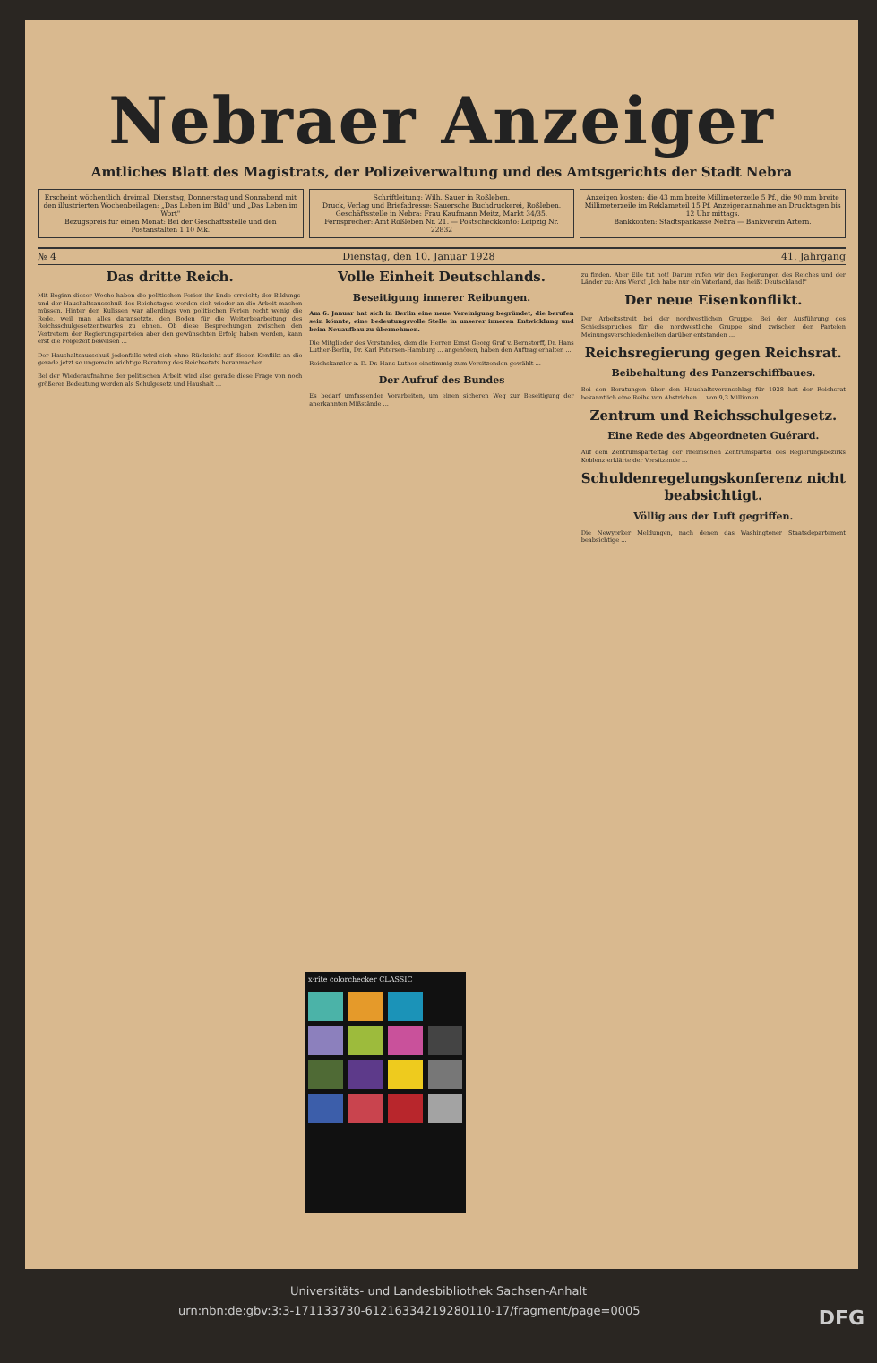Nebraer Anzeiger
Amtliches Blatt des Magistrats, der Polizeiverwaltung und des Amtsgerichts der Stadt Nebra
Erscheint wöchentlich dreimal: Dienstag, Donnerstag und Sonnabend mit den illustrierten Wochenbeilagen: „Das Leben im Bild" und „Das Leben im Wort"
Bezugspreis für einen Monat: Bei der Geschäftsstelle und den Postanstalten 1.10 Mk.
Schriftleitung: Wilh. Sauer in Roßleben.
Druck, Verlag und Briefadresse: Sauersche Buchdruckerei, Roßleben.
Geschäftsstelle in Nebra: Frau Kaufmann Meitz, Markt 34/35.
Fernsprecher: Amt Roßleben Nr. 21. — Postscheckkonto: Leipzig Nr. 22832
Anzeigen kosten: die 43 mm breite Millimeterzeile 5 Pf., die 90 mm breite Millimeterzeile im Reklameteil 15 Pf. Anzeigenannahme an Drucktagen bis 12 Uhr mittags.
Bankkonten: Stadtsparkasse Nebra — Bankverein Artern.
№ 4 Dienstag, den 10. Januar 1928 41. Jahrgang
Das dritte Reich.
Mit Beginn dieser Woche haben die politischen Ferien ihr Ende erreicht; der Bildungs- und der Haushaltsausschuß des Reichstages werden sich wieder an die Arbeit machen müssen. Hinter den Kulissen war allerdings von politischen Ferien recht wenig die Rede, weil man alles daransetzte, den Boden für die Weiterbearbeitung des Reichsschulgesetzentwurfes zu ebnen. Ob diese Besprechungen zwischen den Vertretern der Regierungsparteien aber den gewünschten Erfolg haben werden, kann erst die Folgezeit beweisen ...
Der Haushaltsausschuß jedenfalls wird sich ohne Rücksicht auf diesen Konflikt an die gerade jetzt so ungemein wichtige Beratung des Reichsetats heranmachen ...
Bei der Wiederaufnahme der politischen Arbeit wird also gerade diese Frage von noch größerer Bedeutung werden als Schulgesetz und Haushalt ...
Volle Einheit Deutschlands.
Beseitigung innerer Reibungen.
Am 6. Januar hat sich in Berlin eine neue Vereinigung begründet, die berufen sein könnte, eine bedeutungsvolle Stelle in unserer inneren Entwicklung und beim Neuaufbau zu übernehmen.
Die Mitglieder des Vorstandes, dem die Herren Ernst Georg Graf v. Bernstorff, Dr. Hans Luther-Berlin, Dr. Karl Petersen-Hamburg ... angehören, haben den Auftrag erhalten ...
Reichskanzler a. D. Dr. Hans Luther einstimmig zum Vorsitzenden gewählt ...
Der Aufruf des Bundes
Es bedarf umfassender Vorarbeiten, um einen sicheren Weg zur Beseitigung der anerkannten Mißstände ...
zu finden. Aber Eile tut not! Darum rufen wir den Regierungen des Reiches und der Länder zu: Ans Werk! „Ich habe nur ein Vaterland, das heißt Deutschland!"
Der neue Eisenkonflikt.
Der Arbeitsstreit bei der nordwestlichen Gruppe. Bei der Ausführung des Schiedsspruches für die nordwestliche Gruppe sind zwischen den Parteien Meinungsverschiedenheiten darüber entstanden ...
Reichsregierung gegen Reichsrat.
Beibehaltung des Panzerschiffbaues.
Bei den Beratungen über den Haushaltsvoranschlag für 1928 hat der Reichsrat bekanntlich eine Reihe von Abstrichen ... von 9,3 Millionen.
Zentrum und Reichsschulgesetz.
Eine Rede des Abgeordneten Guérard.
Auf dem Zentrumsparteitag der rheinischen Zentrumspartei des Regierungsbezirks Koblenz erklärte der Vorsitzende ...
Schuldenregelungskonferenz nicht beabsichtigt.
Völlig aus der Luft gegriffen.
Die Newyorker Meldungen, nach denen das Washingtoner Staatsdepartement beabsichtige ...
x·rite colorchecker CLASSIC
Universitäts- und Landesbibliothek Sachsen-Anhalt
urn:nbn:de:gbv:3:3-171133730-612163342192801​10-17/fragment/page=0005 DFG